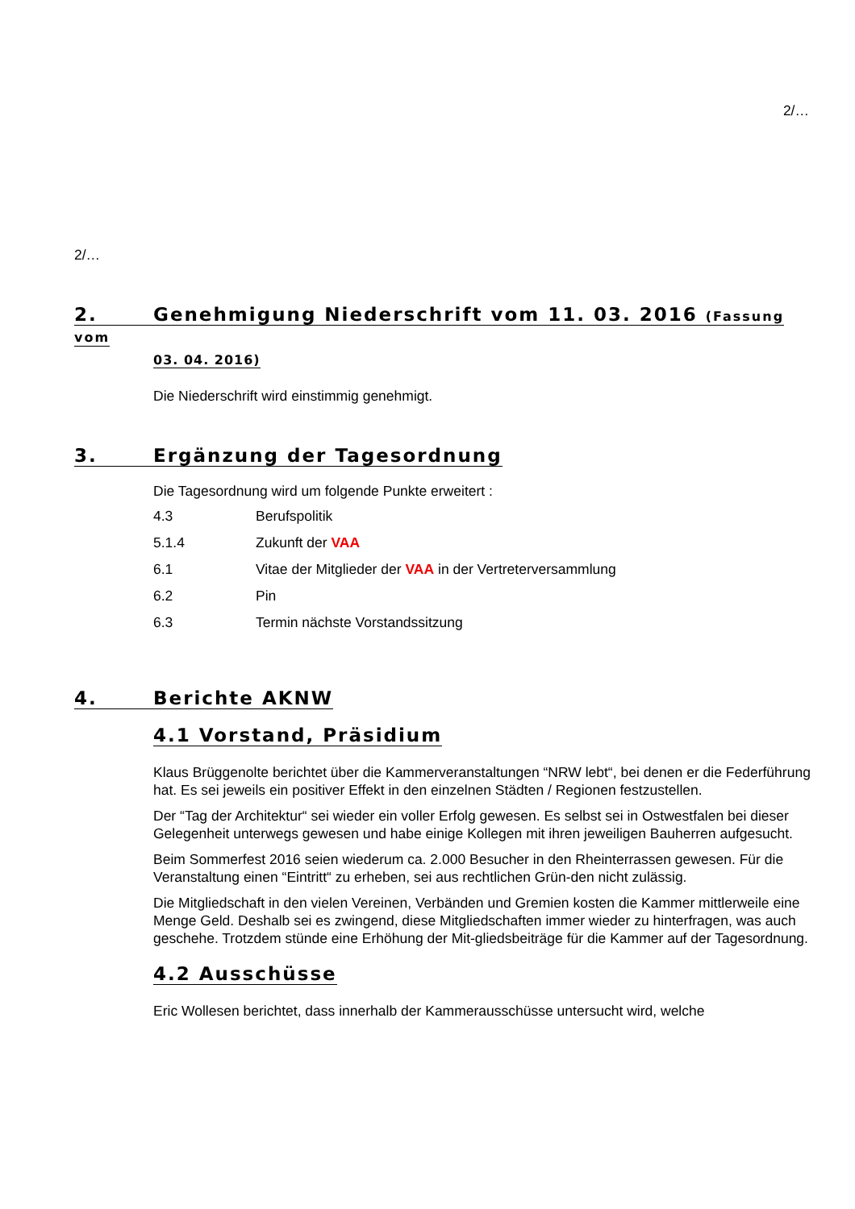2/…
2/…
2. Genehmigung Niederschrift vom 11. 03. 2016 (Fassung vom
03. 04. 2016)
Die Niederschrift wird einstimmig genehmigt.
3. Ergänzung der Tagesordnung
Die Tagesordnung wird um folgende Punkte erweitert :
4.3 Berufspolitik
5.1.4 Zukunft der VAA
6.1 Vitae der Mitglieder der VAA in der Vertreterversammlung
6.2 Pin
6.3 Termin nächste Vorstandssitzung
4. Berichte AKNW
4.1 Vorstand, Präsidium
Klaus Brüggenolte berichtet über die Kammerveranstaltungen “NRW lebt“, bei denen er die Federführung hat. Es sei jeweils ein positiver Effekt in den einzelnen Städten / Regionen festzustellen.
Der “Tag der Architektur“ sei wieder ein voller Erfolg gewesen. Es selbst sei in Ostwestfalen bei dieser Gelegenheit unterwegs gewesen und habe einige Kollegen mit ihren jeweiligen Bauherren aufgesucht.
Beim Sommerfest 2016 seien wiederum ca. 2.000 Besucher in den Rheinterrassen gewesen. Für die Veranstaltung einen “Eintritt“ zu erheben, sei aus rechtlichen Grün-den nicht zulässig.
Die Mitgliedschaft in den vielen Vereinen, Verbänden und Gremien kosten die Kammer mittlerweile eine Menge Geld. Deshalb sei es zwingend, diese Mitgliedschaften immer wieder zu hinterfragen, was auch geschehe. Trotzdem stünde eine Erhöhung der Mit-gliedsbeiträge für die Kammer auf der Tagesordnung.
4.2 Ausschüsse
Eric Wollesen berichtet, dass innerhalb der Kammerausschüsse untersucht wird, welche